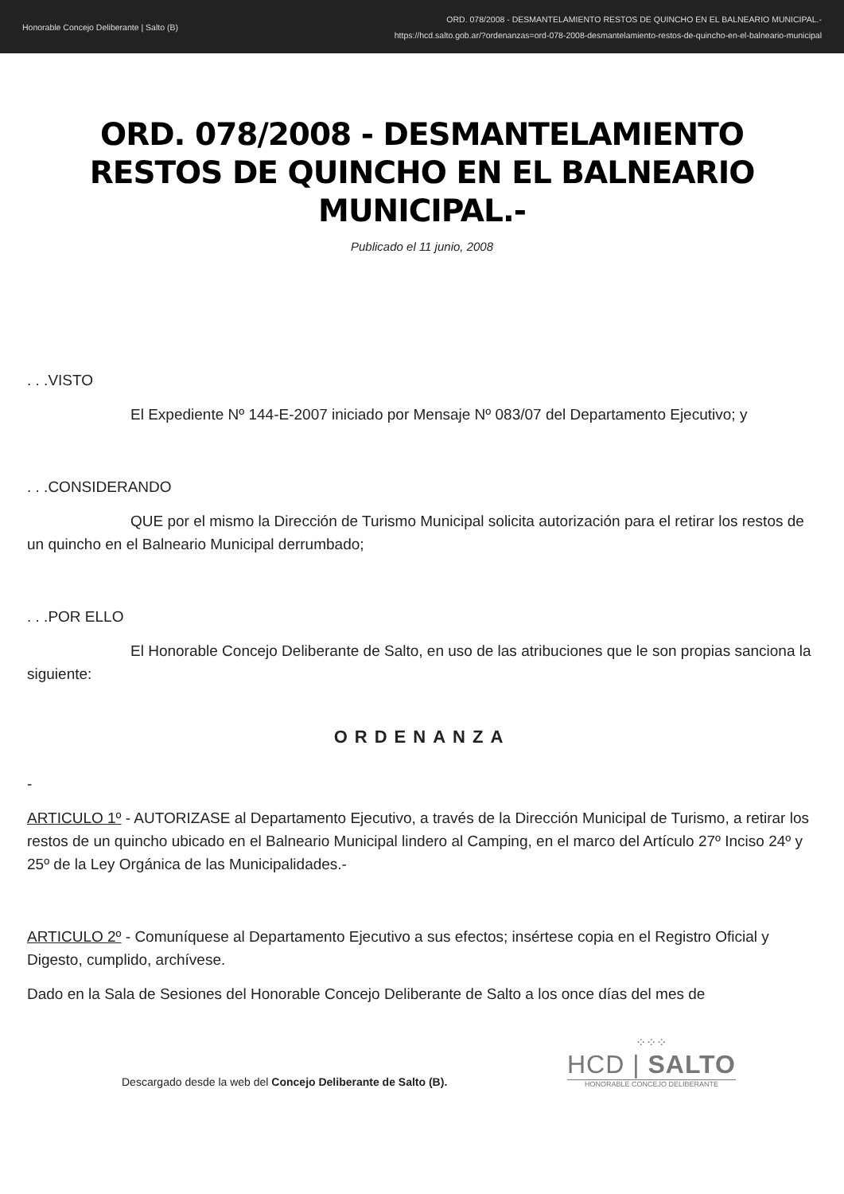Honorable Concejo Deliberante | Salto (B)
ORD. 078/2008 - DESMANTELAMIENTO RESTOS DE QUINCHO EN EL BALNEARIO MUNICIPAL.-
https://hcd.salto.gob.ar/?ordenanzas=ord-078-2008-desmantelamiento-restos-de-quincho-en-el-balneario-municipal
ORD. 078/2008 - DESMANTELAMIENTO RESTOS DE QUINCHO EN EL BALNEARIO MUNICIPAL.-
Publicado el 11 junio, 2008
. . .VISTO
El Expediente Nº 144-E-2007 iniciado por Mensaje Nº 083/07 del Departamento Ejecutivo; y
. . .CONSIDERANDO
QUE por el mismo la Dirección de Turismo Municipal solicita autorización para el retirar los restos de un quincho en el Balneario Municipal derrumbado;
. . .POR ELLO
El Honorable Concejo Deliberante de Salto, en uso de las atribuciones que le son propias sanciona la siguiente:
ORDENANZA
-
ARTICULO 1º - AUTORIZASE al Departamento Ejecutivo, a través de la Dirección Municipal de Turismo, a retirar los restos de un quincho ubicado en el Balneario Municipal lindero al Camping, en el marco del Artículo 27º Inciso 24º y 25º de la Ley Orgánica de las Municipalidades.-
ARTICULO 2º - Comuníquese al Departamento Ejecutivo a sus efectos; insértese copia en el Registro Oficial y Digesto, cumplido, archívese.
Dado en la Sala de Sesiones del Honorable Concejo Deliberante de Salto a los once días del mes de
Descargado desde la web del Concejo Deliberante de Salto (B).
⁘⁘⁘
HCD | SALTO
HONORABLE CONCEJO DELIBERANTE